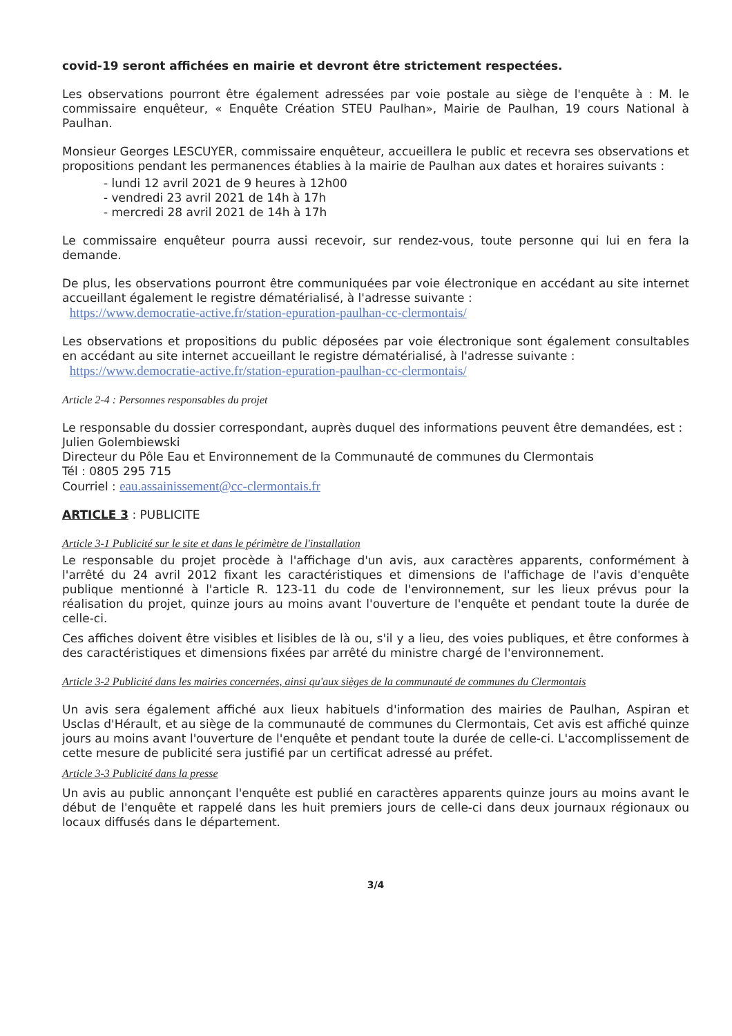covid-19 seront affichées en mairie et devront être strictement respectées.
Les observations pourront être également adressées par voie postale au siège de l'enquête à : M. le commissaire enquêteur, « Enquête Création STEU Paulhan», Mairie de Paulhan, 19 cours National à Paulhan.
Monsieur Georges LESCUYER, commissaire enquêteur, accueillera le public et recevra ses observations et propositions pendant les permanences établies à la mairie de Paulhan aux dates et horaires suivants :
- lundi 12 avril 2021 de 9 heures à 12h00
- vendredi 23 avril 2021 de 14h à 17h
- mercredi 28 avril 2021 de 14h à 17h
Le commissaire enquêteur pourra aussi recevoir, sur rendez-vous, toute personne qui lui en fera la demande.
De plus, les observations pourront être communiquées par voie électronique en accédant au site internet accueillant également le registre dématérialisé, à l'adresse suivante :
https://www.democratie-active.fr/station-epuration-paulhan-cc-clermontais/
Les observations et propositions du public déposées par voie électronique sont également consultables en accédant au site internet accueillant le registre dématérialisé, à l'adresse suivante :
https://www.democratie-active.fr/station-epuration-paulhan-cc-clermontais/
Article 2-4 : Personnes responsables du projet
Le responsable du dossier correspondant, auprès duquel des informations peuvent être demandées, est :
Julien Golembiewski
Directeur du Pôle Eau et Environnement de la Communauté de communes du Clermontais
Tél : 0805 295 715
Courriel : eau.assainissement@cc-clermontais.fr
ARTICLE 3 : PUBLICITE
Article 3-1 Publicité sur le site et dans le périmètre de l'installation
Le responsable du projet procède à l'affichage d'un avis, aux caractères apparents, conformément à l'arrêté du 24 avril 2012 fixant les caractéristiques et dimensions de l'affichage de l'avis d'enquête publique mentionné à l'article R. 123-11 du code de l'environnement, sur les lieux prévus pour la réalisation du projet, quinze jours au moins avant l'ouverture de l'enquête et pendant toute la durée de celle-ci.
Ces affiches doivent être visibles et lisibles de là ou, s'il y a lieu, des voies publiques, et être conformes à des caractéristiques et dimensions fixées par arrêté du ministre chargé de l'environnement.
Article 3-2 Publicité dans les mairies concernées, ainsi qu'aux sièges de la communauté de communes du Clermontais
Un avis sera également affiché aux lieux habituels d'information des mairies de Paulhan, Aspiran et Usclas d'Hérault, et au siège de la communauté de communes du Clermontais, Cet avis est affiché quinze jours au moins avant l'ouverture de l'enquête et pendant toute la durée de celle-ci. L'accomplissement de cette mesure de publicité sera justifié par un certificat adressé au préfet.
Article 3-3 Publicité dans la presse
Un avis au public annonçant l'enquête est publié en caractères apparents quinze jours au moins avant le début de l'enquête et rappelé dans les huit premiers jours de celle-ci dans deux journaux régionaux ou locaux diffusés dans le département.
3/4